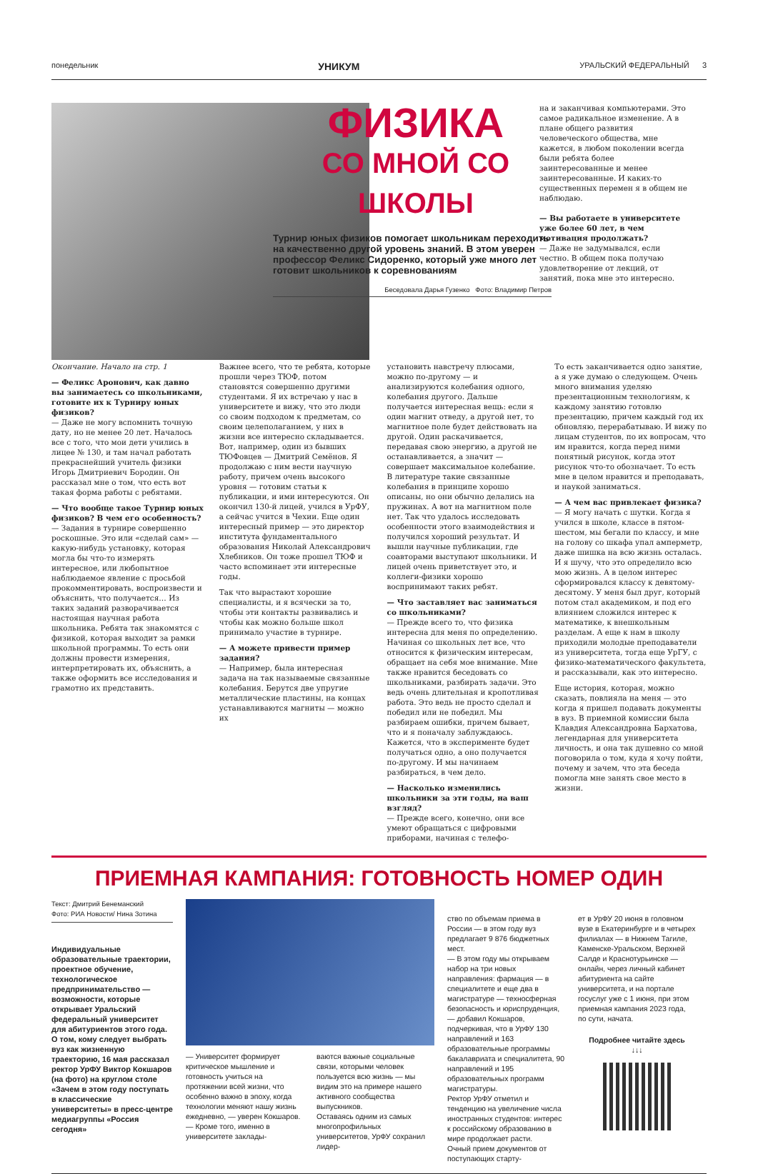понедельник УНИКУМ УРАЛЬСКИЙ ФЕДЕРАЛЬНЫЙ 3
ФИЗИКА
СО МНОЙ СО ШКОЛЫ
Турнир юных физиков помогает школьникам переходить на качественно другой уровень знаний. В этом уверен профессор Феликс Сидоренко, который уже много лет готовит школьников к соревнованиям
Беседовала Дарья Гузенко Фото: Владимир Петров
на и заканчивая компьютерами. Это самое радикальное изменение. А в плане общего развития человеческого общества, мне кажется, в любом поколении всегда были ребята более заинтересованные и менее заинтересованные. И каких-то существенных перемен я в общем не наблюдаю.
— Вы работаете в университете уже более 60 лет, в чем мотивация продолжать?
— Даже не задумывался, если честно. В общем пока получаю удовлетворение от лекций, от занятий, пока мне это интересно.
Окончание. Начало на стр. 1
— Феликс Аронович, как давно вы занимаетесь со школьниками, готовите их к Турниру юных физиков?
— Даже не могу вспомнить точную дату, но не менее 20 лет. Началось все с того, что мои дети учились в лицее № 130, и там начал работать прекраснейший учитель физики Игорь Дмитриевич Бородин. Он рассказал мне о том, что есть вот такая форма работы с ребятами.
— Что вообще такое Турнир юных физиков? В чем его особенность?
— Задания в турнире совершенно роскошные. Это или «сделай сам» — какую-нибудь установку, которая могла бы что-то измерять интересное, или любопытное наблюдаемое явление с просьбой прокомментировать, воспроизвести и объяснить, что получается… Из таких заданий разворачивается настоящая научная работа школьника. Ребята так знакомятся с физикой, которая выходит за рамки школьной программы. То есть они должны провести измерения, интерпретировать их, объяснить, а также оформить все исследования и грамотно их представить.
Важнее всего, что те ребята, которые прошли через ТЮФ, потом становятся совершенно другими студентами. Я их встречаю у нас в университете и вижу, что это люди со своим подходом к предметам, со своим целеполаганием, у них в жизни все интересно складывается. Вот, например, один из бывших ТЮФовцев — Дмитрий Семёнов. Я продолжаю с ним вести научную работу, причем очень высокого уровня — готовим статьи к публикации, и ими интересуются. Он окончил 130-й лицей, учился в УрФУ, а сейчас учится в Чехии. Еще один интересный пример — это директор института фундаментального образования Николай Александрович Хлебников. Он тоже прошел ТЮФ и часто вспоминает эти интересные годы.
Так что вырастают хорошие специалисты, и я всячески за то, чтобы эти контакты развивались и чтобы как можно больше школ принимало участие в турнире.
— А можете привести пример задания?
— Например, была интересная задача на так называемые связанные колебания. Берутся две упругие металлические пластины, на концах устанавливаются магниты — можно их
установить навстречу плюсами, можно по-другому — и анализируются колебания одного, колебания другого. Дальше получается интересная вещь: если я один магнит отведу, а другой нет, то магнитное поле будет действовать на другой. Один раскачивается, передавая свою энергию, а другой не останавливается, а значит — совершает максимальное колебание. В литературе такие связанные колебания в принципе хорошо описаны, но они обычно делались на пружинах. А вот на магнитном поле нет. Так что удалось исследовать особенности этого взаимодействия и получился хороший результат. И вышли научные публикации, где соавторами выступают школьники. И лицей очень приветствует это, и коллеги-физики хорошо воспринимают таких ребят.
— Что заставляет вас заниматься со школьниками?
— Прежде всего то, что физика интересна для меня по определению. Начиная со школьных лет все, что относится к физическим интересам, обращает на себя мое внимание. Мне также нравится беседовать со школьниками, разбирать задачи. Это ведь очень длительная и кропотливая работа. Это ведь не просто сделал и победил или не победил. Мы разбираем ошибки, причем бывает, что и я поначалу заблуждаюсь. Кажется, что в эксперименте будет получаться одно, а оно получается по-другому. И мы начинаем разбираться, в чем дело.
— Насколько изменились школьники за эти годы, на ваш взгляд?
— Прежде всего, конечно, они все умеют обращаться с цифровыми приборами, начиная с телефо-
То есть заканчивается одно занятие, а я уже думаю о следующем. Очень много внимания уделяю презентационным технологиям, к каждому занятию готовлю презентацию, причем каждый год их обновляю, перерабатываю. И вижу по лицам студентов, по их вопросам, что им нравится, когда перед ними понятный рисунок, когда этот рисунок что-то обозначает. То есть мне в целом нравится и преподавать, и наукой заниматься.
— А чем вас привлекает физика?
— Я могу начать с шутки. Когда я учился в школе, классе в пятом-шестом, мы бегали по классу, и мне на голову со шкафа упал амперметр, даже шишка на всю жизнь осталась. И я шучу, что это определило всю мою жизнь. А в целом интерес сформировался классу к девятому-десятому. У меня был друг, который потом стал академиком, и под его влиянием сложился интерес к математике, к внешкольным разделам. А еще к нам в школу приходили молодые преподаватели из университета, тогда еще УрГУ, с физико-математического факультета, и рассказывали, как это интересно.
Еще история, которая, можно сказать, повлияла на меня — это когда я пришел подавать документы в вуз. В приемной комиссии была Клавдия Александровна Бархатова, легендарная для университета личность, и она так душевно со мной поговорила о том, куда я хочу пойти, почему и зачем, что эта беседа помогла мне занять свое место в жизни.
ПРИЕМНАЯ КАМПАНИЯ: ГОТОВНОСТЬ НОМЕР ОДИН
Текст: Дмитрий Бенеманский
Фото: РИА Новости/ Нина Зотина
Индивидуальные образовательные траектории, проектное обучение, технологическое предпринимательство — возможности, которые открывает Уральский федеральный университет для абитуриентов этого года. О том, кому следует выбрать вуз как жизненную траекторию, 16 мая рассказал ректор УрФУ Виктор Кокшаров (на фото) на круглом столе «Зачем в этом году поступать в классические университеты» в пресс-центре медиагруппы «Россия сегодня»
— Университет формирует критическое мышление и готовность учиться на протяжении всей жизни, что особенно важно в эпоху, когда технологии меняют нашу жизнь ежедневно, — уверен Кокшаров. — Кроме того, именно в университете заклады-
ваются важные социальные связи, которыми человек пользуется всю жизнь — мы видим это на примере нашего активного сообщества выпускников.
Оставаясь одним из самых многопрофильных университетов, УрФУ сохранил лидер-
ство по объемам приема в России — в этом году вуз предлагает 9 876 бюджетных мест.
— В этом году мы открываем набор на три новых направления: фармация — в специалитете и еще два в магистратуре — техносферная безопасность и юриспруденция, — добавил Кокшаров, подчеркивая, что в УрФУ 130 направлений и 163 образовательные программы бакалавриата и специалитета, 90 направлений и 195 образовательных программ магистратуры.
Ректор УрФУ отметил и тенденцию на увеличение числа иностранных студентов: интерес к российскому образованию в мире продолжает расти.
Очный прием документов от поступающих старту-
ет в УрФУ 20 июня в головном вузе в Екатеринбурге и в четырех филиалах — в Нижнем Тагиле, Каменске-Уральском, Верхней Салде и Краснотурьинске — онлайн, через личный кабинет абитуриента на сайте университета, и на портале госуслуг уже с 1 июня, при этом приемная кампания 2023 года, по сути, начата.
Подробнее читайте здесь
↓↓↓